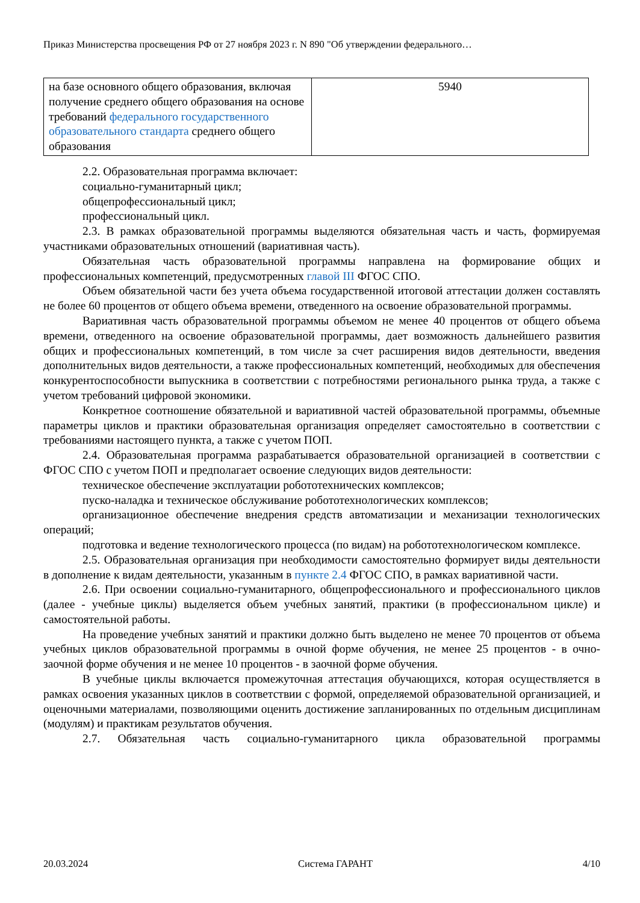Приказ Министерства просвещения РФ от 27 ноября 2023 г. N 890 "Об утверждении федерального…
| на базе основного общего образования, включая получение среднего общего образования на основе требований федерального государственного образовательного стандарта среднего общего образования | 5940 |
2.2. Образовательная программа включает:
социально-гуманитарный цикл;
общепрофессиональный цикл;
профессиональный цикл.
2.3. В рамках образовательной программы выделяются обязательная часть и часть, формируемая участниками образовательных отношений (вариативная часть).
Обязательная часть образовательной программы направлена на формирование общих и профессиональных компетенций, предусмотренных главой III ФГОС СПО.
Объем обязательной части без учета объема государственной итоговой аттестации должен составлять не более 60 процентов от общего объема времени, отведенного на освоение образовательной программы.
Вариативная часть образовательной программы объемом не менее 40 процентов от общего объема времени, отведенного на освоение образовательной программы, дает возможность дальнейшего развития общих и профессиональных компетенций, в том числе за счет расширения видов деятельности, введения дополнительных видов деятельности, а также профессиональных компетенций, необходимых для обеспечения конкурентоспособности выпускника в соответствии с потребностями регионального рынка труда, а также с учетом требований цифровой экономики.
Конкретное соотношение обязательной и вариативной частей образовательной программы, объемные параметры циклов и практики образовательная организация определяет самостоятельно в соответствии с требованиями настоящего пункта, а также с учетом ПОП.
2.4. Образовательная программа разрабатывается образовательной организацией в соответствии с ФГОС СПО с учетом ПОП и предполагает освоение следующих видов деятельности:
техническое обеспечение эксплуатации робототехнических комплексов;
пуско-наладка и техническое обслуживание робототехнологических комплексов;
организационное обеспечение внедрения средств автоматизации и механизации технологических операций;
подготовка и ведение технологического процесса (по видам) на робототехнологическом комплексе.
2.5. Образовательная организация при необходимости самостоятельно формирует виды деятельности в дополнение к видам деятельности, указанным в пункте 2.4 ФГОС СПО, в рамках вариативной части.
2.6. При освоении социально-гуманитарного, общепрофессионального и профессионального циклов (далее - учебные циклы) выделяется объем учебных занятий, практики (в профессиональном цикле) и самостоятельной работы.
На проведение учебных занятий и практики должно быть выделено не менее 70 процентов от объема учебных циклов образовательной программы в очной форме обучения, не менее 25 процентов - в очно-заочной форме обучения и не менее 10 процентов - в заочной форме обучения.
В учебные циклы включается промежуточная аттестация обучающихся, которая осуществляется в рамках освоения указанных циклов в соответствии с формой, определяемой образовательной организацией, и оценочными материалами, позволяющими оценить достижение запланированных по отдельным дисциплинам (модулям) и практикам результатов обучения.
2.7. Обязательная часть социально-гуманитарного цикла образовательной программы
20.03.2024 Система ГАРАНТ 4/10